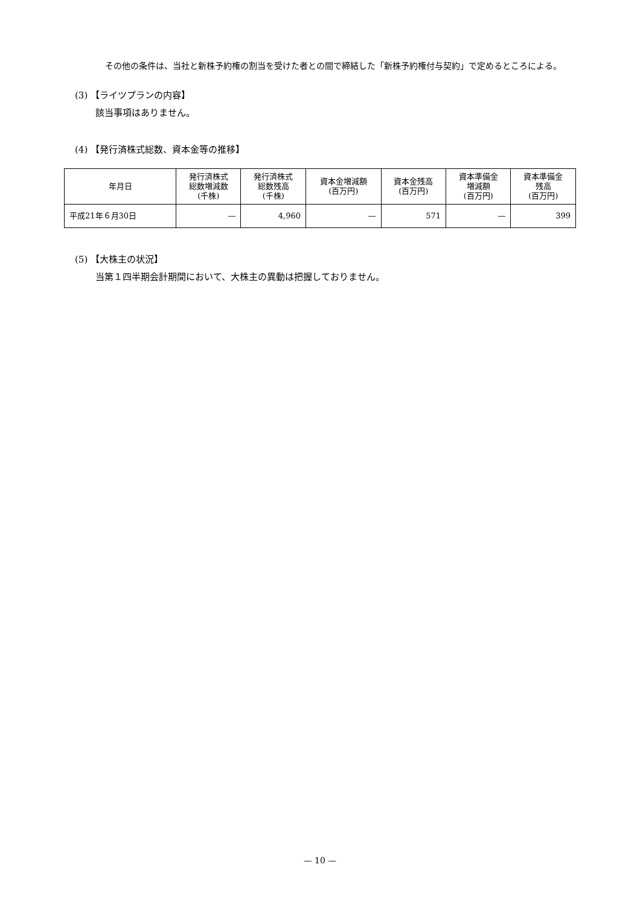その他の条件は、当社と新株予約権の割当を受けた者との間で締結した「新株予約権付与契約」で定めるところによる。
(3) 【ライツプランの内容】
該当事項はありません。
(4) 【発行済株式総数、資本金等の推移】
| 年月日 | 発行済株式 総数増減数 (千株) | 発行済株式 総数残高 (千株) | 資本金増減額 (百万円) | 資本金残高 (百万円) | 資本準備金 増減額 (百万円) | 資本準備金 残高 (百万円) |
| --- | --- | --- | --- | --- | --- | --- |
| 平成21年６月30日 | — | 4,960 | — | 571 | — | 399 |
(5) 【大株主の状況】
当第１四半期会計期間において、大株主の異動は把握しておりません。
— 10 —